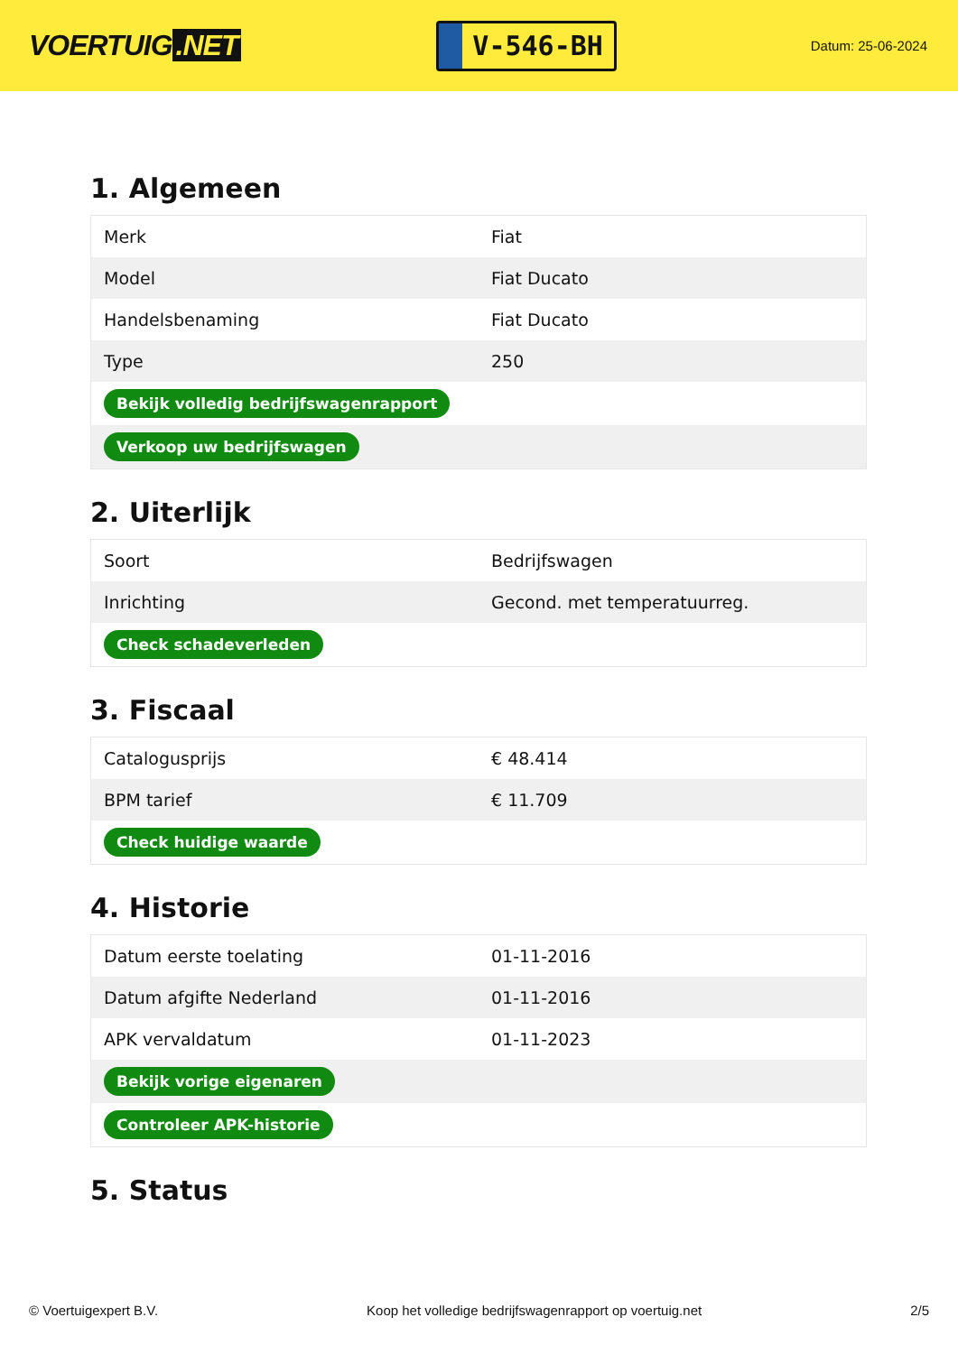VOERTUIG.NET
V-546-BH
Datum: 25-06-2024
1. Algemeen
| Merk | Fiat |
| Model | Fiat Ducato |
| Handelsbenaming | Fiat Ducato |
| Type | 250 |
| Bekijk volledig bedrijfswagenrapport | |
| Verkoop uw bedrijfswagen | |
2. Uiterlijk
| Soort | Bedrijfswagen |
| Inrichting | Gecond. met temperatuurreg. |
| Check schadeverleden | |
3. Fiscaal
| Catalogusprijs | € 48.414 |
| BPM tarief | € 11.709 |
| Check huidige waarde | |
4. Historie
| Datum eerste toelating | 01-11-2016 |
| Datum afgifte Nederland | 01-11-2016 |
| APK vervaldatum | 01-11-2023 |
| Bekijk vorige eigenaren | |
| Controleer APK-historie | |
5. Status
© Voertuigexpert B.V. Koop het volledige bedrijfswagenrapport op voertuig.net 2/5